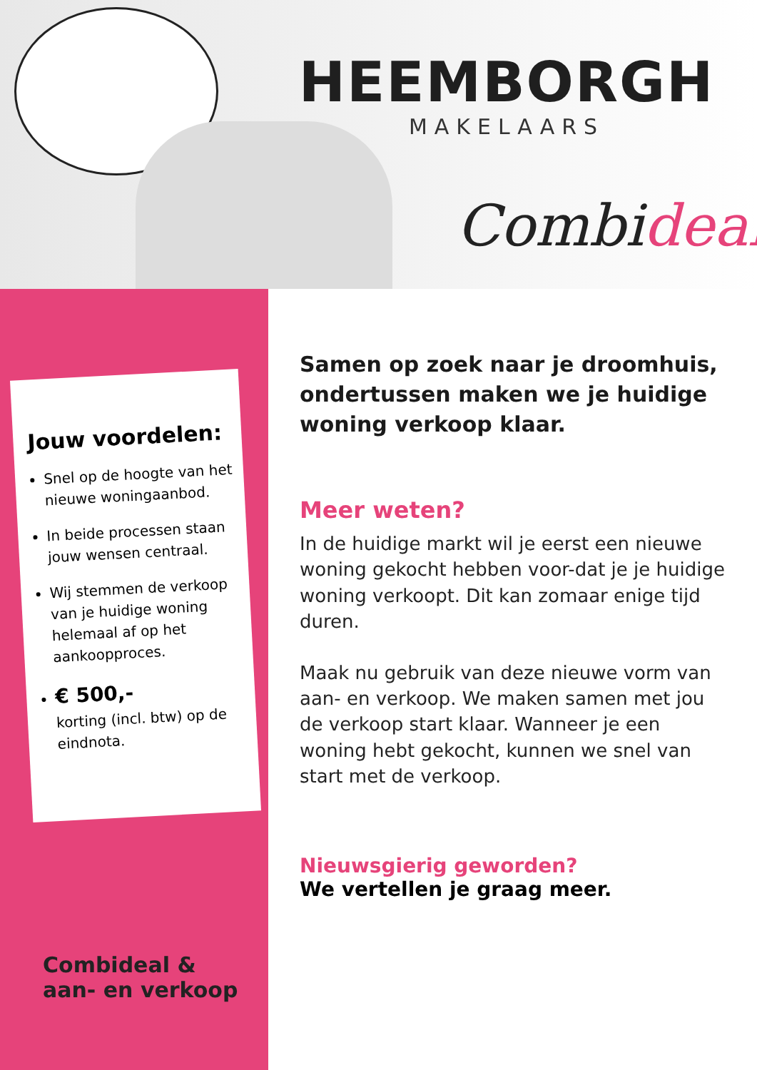HEEMBORGH
MAKELAARS
Combideal
Jouw voordelen:
Snel op de hoogte van het nieuwe woningaanbod.
In beide processen staan jouw wensen centraal.
Wij stemmen de verkoop van je huidige woning helemaal af op het aankoopproces.
€ 500,-
korting (incl. btw) op de eindnota.
Combideal &
aan- en verkoop
Samen op zoek naar je droomhuis, ondertussen maken we je huidige woning verkoop klaar.
Meer weten?
In de huidige markt wil je eerst een nieuwe woning gekocht hebben voor-dat je je huidige woning verkoopt. Dit kan zomaar enige tijd duren.
Maak nu gebruik van deze nieuwe vorm van aan- en verkoop. We maken samen met jou de verkoop start klaar. Wanneer je een woning hebt gekocht, kunnen we snel van start met de verkoop.
Nieuwsgierig geworden?
We vertellen je graag meer.